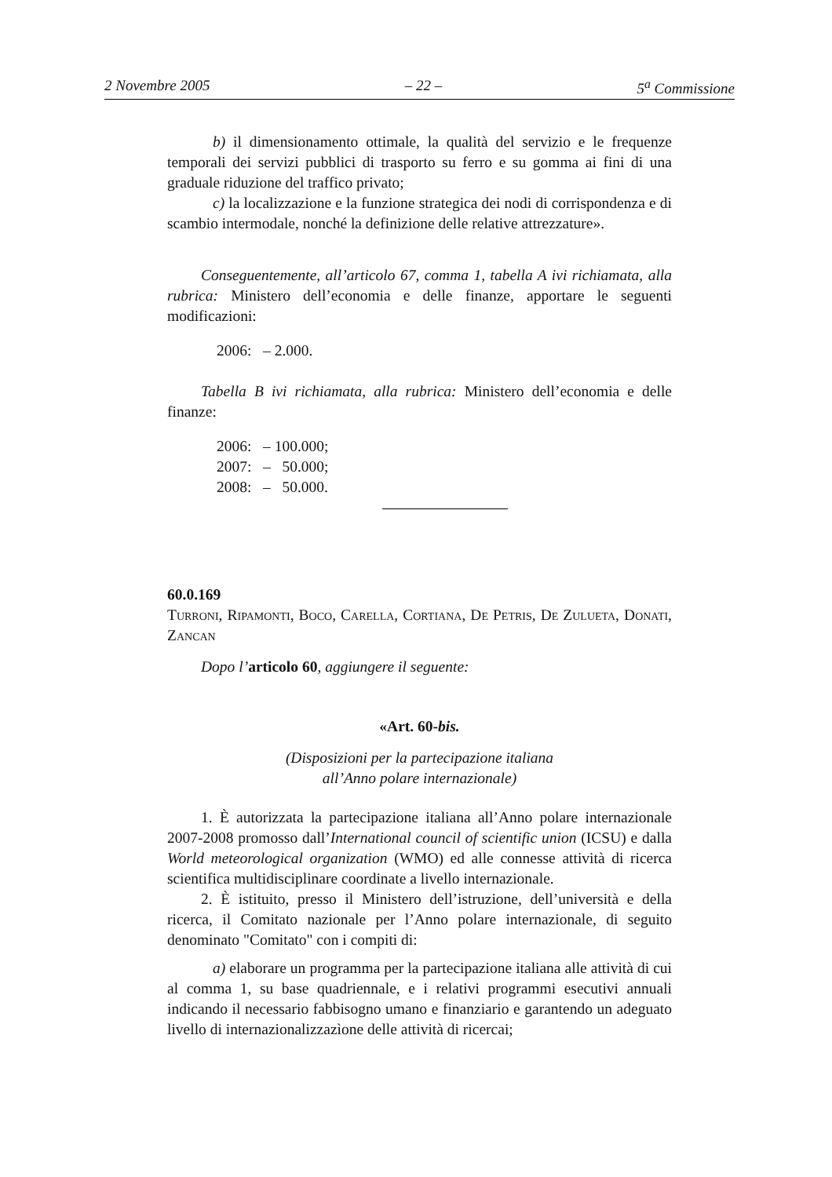2 Novembre 2005 – 22 – 5<sup>a</sup> Commissione
b) il dimensionamento ottimale, la qualità del servizio e le frequenze temporali dei servizi pubblici di trasporto su ferro e su gomma ai fini di una graduale riduzione del traffico privato;
c) la localizzazione e la funzione strategica dei nodi di corrispondenza e di scambio intermodale, nonché la definizione delle relative attrezzature».
Conseguentemente, all’articolo 67, comma 1, tabella A ivi richiamata, alla rubrica: Ministero dell’economia e delle finanze, apportare le seguenti modificazioni:
2006: – 2.000.
Tabella B ivi richiamata, alla rubrica: Ministero dell’economia e delle finanze:
2006: – 100.000;
2007: – 50.000;
2008: – 50.000.
60.0.169
Turroni, Ripamonti, Boco, Carella, Cortiana, De Petris, De Zulueta, Donati, Zancan
Dopo l’articolo 60, aggiungere il seguente:
«Art. 60-bis.
(Disposizioni per la partecipazione italiana
all’Anno polare internazionale)
1. È autorizzata la partecipazione italiana all’Anno polare internazionale 2007-2008 promosso dall’International council of scientific union (ICSU) e dalla World meteorological organization (WMO) ed alle connesse attività di ricerca scientifica multidisciplinare coordinate a livello internazionale.
2. È istituito, presso il Ministero dell’istruzione, dell’università e della ricerca, il Comitato nazionale per l’Anno polare internazionale, di seguito denominato "Comitato" con i compiti di:
a) elaborare un programma per la partecipazione italiana alle attività di cui al comma 1, su base quadriennale, e i relativi programmi esecutivi annuali indicando il necessario fabbisogno umano e finanziario e garantendo un adeguato livello di internazionalizzazìone delle attività di ricercai;